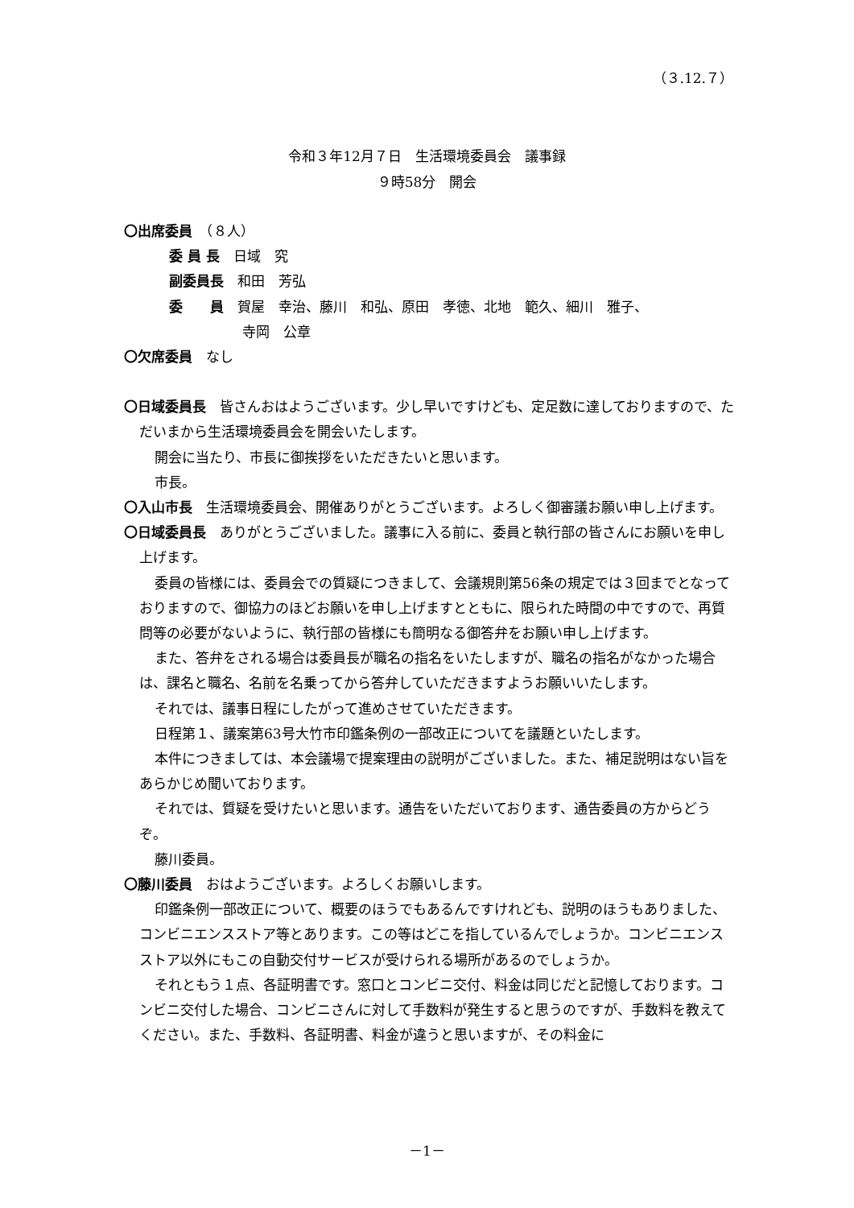（３.12.７）
令和３年12月７日　生活環境委員会　議事録
９時58分　開会
〇出席委員　（８人）
委 員 長　日域　究
副委員長　和田　芳弘
委　　員　賀屋　幸治、藤川　和弘、原田　孝徳、北地　範久、細川　雅子、
寺岡　公章
〇欠席委員　なし
〇日域委員長　皆さんおはようございます。少し早いですけども、定足数に達しておりますので、ただいまから生活環境委員会を開会いたします。
開会に当たり、市長に御挨拶をいただきたいと思います。
市長。
〇入山市長　生活環境委員会、開催ありがとうございます。よろしく御審議お願い申し上げます。
〇日域委員長　ありがとうございました。議事に入る前に、委員と執行部の皆さんにお願いを申し上げます。
委員の皆様には、委員会での質疑につきまして、会議規則第56条の規定では３回までとなっておりますので、御協力のほどお願いを申し上げますとともに、限られた時間の中ですので、再質問等の必要がないように、執行部の皆様にも簡明なる御答弁をお願い申し上げます。
また、答弁をされる場合は委員長が職名の指名をいたしますが、職名の指名がなかった場合は、課名と職名、名前を名乗ってから答弁していただきますようお願いいたします。
それでは、議事日程にしたがって進めさせていただきます。
日程第１、議案第63号大竹市印鑑条例の一部改正についてを議題といたします。
本件につきましては、本会議場で提案理由の説明がございました。また、補足説明はない旨をあらかじめ聞いております。
それでは、質疑を受けたいと思います。通告をいただいております、通告委員の方からどうぞ。
藤川委員。
〇藤川委員　おはようございます。よろしくお願いします。
印鑑条例一部改正について、概要のほうでもあるんですけれども、説明のほうもありました、コンビニエンスストア等とあります。この等はどこを指しているんでしょうか。コンビニエンスストア以外にもこの自動交付サービスが受けられる場所があるのでしょうか。
それともう１点、各証明書です。窓口とコンビニ交付、料金は同じだと記憶しております。コンビニ交付した場合、コンビニさんに対して手数料が発生すると思うのですが、手数料を教えてください。また、手数料、各証明書、料金が違うと思いますが、その料金に
－1－